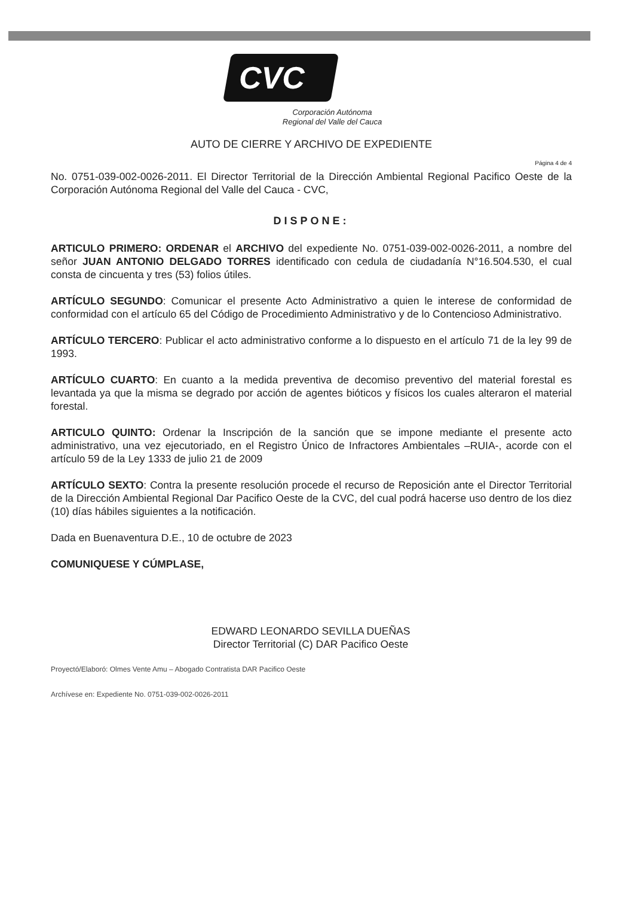CVC
Corporación Autónoma
Regional del Valle del Cauca
AUTO DE CIERRE Y ARCHIVO DE EXPEDIENTE
Página 4 de 4
No. 0751-039-002-0026-2011. El Director Territorial de la Dirección Ambiental Regional Pacifico Oeste de la Corporación Autónoma Regional del Valle del Cauca - CVC,
DISPONE:
ARTICULO PRIMERO: ORDENAR el ARCHIVO del expediente No. 0751-039-002-0026-2011, a nombre del señor JUAN ANTONIO DELGADO TORRES identificado con cedula de ciudadanía N°16.504.530, el cual consta de cincuenta y tres (53) folios útiles.
ARTÍCULO SEGUNDO: Comunicar el presente Acto Administrativo a quien le interese de conformidad de conformidad con el artículo 65 del Código de Procedimiento Administrativo y de lo Contencioso Administrativo.
ARTÍCULO TERCERO: Publicar el acto administrativo conforme a lo dispuesto en el artículo 71 de la ley 99 de 1993.
ARTÍCULO CUARTO: En cuanto a la medida preventiva de decomiso preventivo del material forestal es levantada ya que la misma se degrado por acción de agentes bióticos y físicos los cuales alteraron el material forestal.
ARTICULO QUINTO: Ordenar la Inscripción de la sanción que se impone mediante el presente acto administrativo, una vez ejecutoriado, en el Registro Único de Infractores Ambientales –RUIA-, acorde con el artículo 59 de la Ley 1333 de julio 21 de 2009
ARTÍCULO SEXTO: Contra la presente resolución procede el recurso de Reposición ante el Director Territorial de la Dirección Ambiental Regional Dar Pacifico Oeste de la CVC, del cual podrá hacerse uso dentro de los diez (10) días hábiles siguientes a la notificación.
Dada en Buenaventura D.E., 10 de octubre de 2023
COMUNIQUESE Y CÚMPLASE,
EDWARD LEONARDO SEVILLA DUEÑAS
Director Territorial (C) DAR Pacifico Oeste
Proyectó/Elaboró: Olmes Vente Amu – Abogado Contratista DAR Pacifico Oeste
Archívese en: Expediente No. 0751-039-002-0026-2011